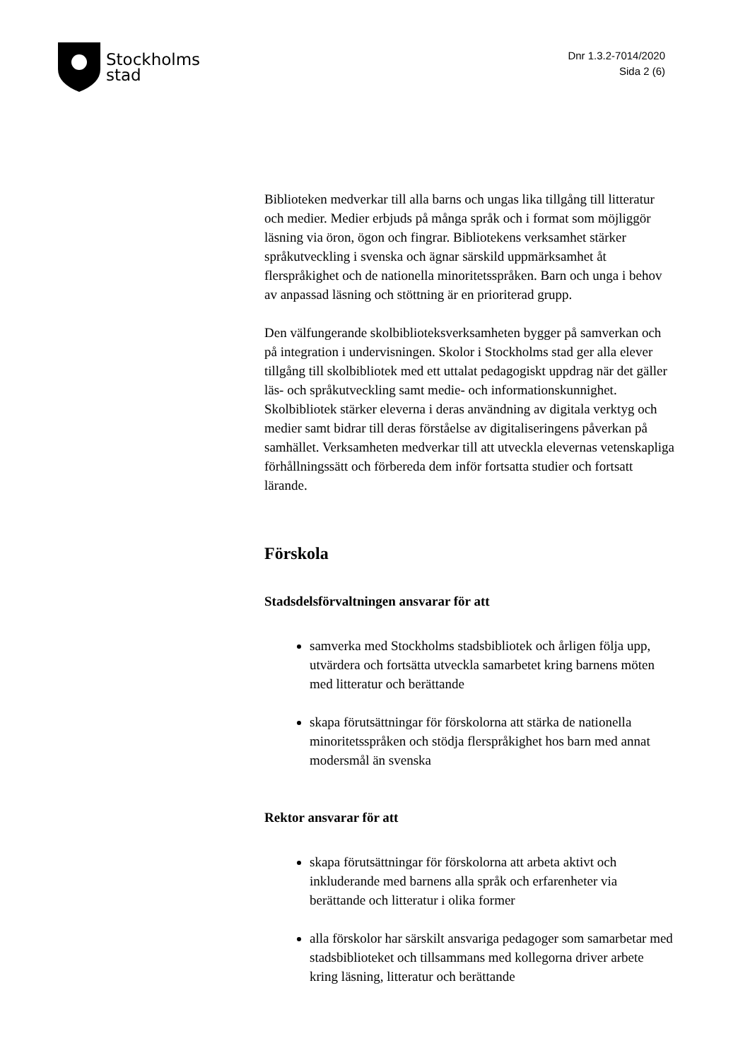Stockholms
stad
Dnr 1.3.2-7014/2020
Sida 2 (6)
Biblioteken medverkar till alla barns och ungas lika tillgång till litteratur och medier. Medier erbjuds på många språk och i format som möjliggör läsning via öron, ögon och fingrar. Bibliotekens verksamhet stärker språkutveckling i svenska och ägnar särskild uppmärksamhet åt flerspråkighet och de nationella minoritetsspråken. Barn och unga i behov av anpassad läsning och stöttning är en prioriterad grupp.
Den välfungerande skolbiblioteksverksamheten bygger på samverkan och på integration i undervisningen. Skolor i Stockholms stad ger alla elever tillgång till skolbibliotek med ett uttalat pedagogiskt uppdrag när det gäller läs- och språkutveckling samt medie- och informationskunnighet. Skolbibliotek stärker eleverna i deras användning av digitala verktyg och medier samt bidrar till deras förståelse av digitaliseringens påverkan på samhället. Verksamheten medverkar till att utveckla elevernas vetenskapliga förhållningssätt och förbereda dem inför fortsatta studier och fortsatt lärande.
Förskola
Stadsdelsförvaltningen ansvarar för att
samverka med Stockholms stadsbibliotek och årligen följa upp, utvärdera och fortsätta utveckla samarbetet kring barnens möten med litteratur och berättande
skapa förutsättningar för förskolorna att stärka de nationella minoritetsspråken och stödja flerspråkighet hos barn med annat modersmål än svenska
Rektor ansvarar för att
skapa förutsättningar för förskolorna att arbeta aktivt och inkluderande med barnens alla språk och erfarenheter via berättande och litteratur i olika former
alla förskolor har särskilt ansvariga pedagoger som samarbetar med stadsbiblioteket och tillsammans med kollegorna driver arbete kring läsning, litteratur och berättande